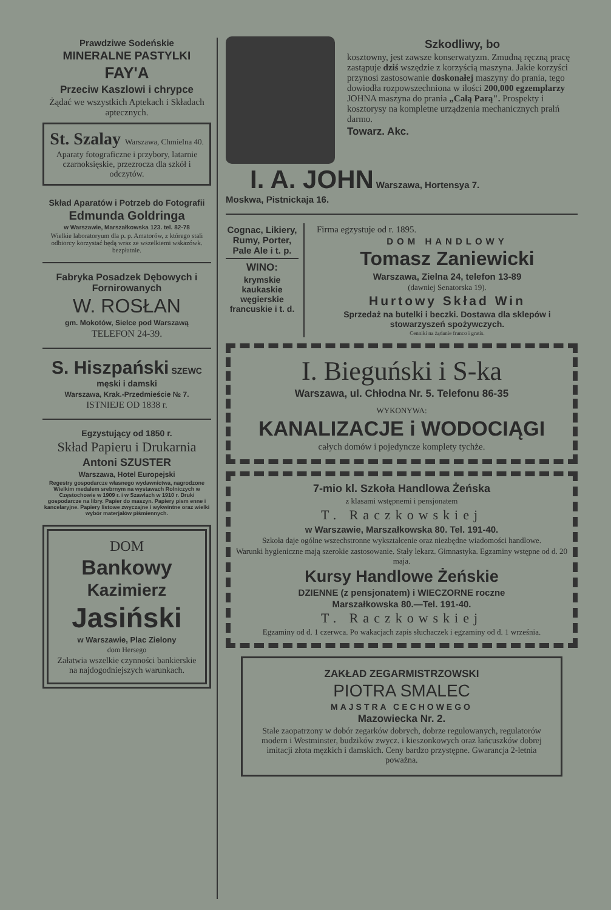Prawdziwe Sodeńskie
MINERALNE PASTYLKI
FAY'A
Przeciw Kaszlowi i chrypce
Żądać we wszystkich Aptekach i Składach aptecznych.
St. Szalay Warszawa, Chmielna 40.
Aparaty fotograficzne i przybory, latarnie czarnoksięskie, przezrocza dla szkół i odczytów.
Skład Aparatów i Potrzeb do Fotografii
Edmunda Goldringa
w Warszawie, Marszałkowska 123. tel. 82-78
Wielkie laboratoryum dla p. p. Amatorów, z którego stali odbiorcy korzystać będą wraz ze wszelkiemi wskazówk. bezpłatnie.
Fabryka Posadzek Dębowych i Fornirowanych
W. ROSŁAN
gm. Mokotów, Sielce pod Warszawą
TELEFON 24-39.
S. Hiszpański SZEWC męski i damski
Warszawa, Krak.-Przedmieście № 7.
ISTNIEJE OD 1838 r.
Egzystujący od 1850 r.
Skład Papieru i Drukarnia
Antoni SZUSTER
Warszawa, Hotel Europejski
Regestry gospodarcze własnego wydawnictwa, nagrodzone Wielkim medalem srebrnym na wystawach Rolniczych w Częstochowie w 1909 r. i w Szawlach w 1910 r. Druki gospodarcze na libry. Papier do maszyn. Papiery pism enne i kancelaryjne. Papiery listowe zwyczajne i wykwintne oraz wielki wybór materjałów piśmiennych.
DOM
Bankowy
Kazimierz
Jasiński
w Warszawie, Plac Zielony
dom Hersego
Załatwia wszelkie czynności bankierskie na najdogodniejszych warunkach.
Szkodliwy, bo
kosztowny, jest zawsze konserwatyzm. Zmudną ręczną pracę zastąpuje dziś wszędzie z korzyścią maszyna. Jakie korzyści przynosi zastosowanie doskonałej maszyny do prania, tego dowiodła rozpowszechniona w ilości 200,000 egzemplarzy JOHNA maszyna do prania „Całą Parą". Prospekty i kosztorysy na kompletne urządzenia mechanicznych pralń darmo.
Towarz. Akc.
I. A. JOHN Warszawa, Hortensya 7.
Moskwa, Pistnickaja 16.
Cognac, Likiery, Rumy, Porter, Pale Ale i t. p.
WINO:
krymskie kaukaskie węgierskie francuskie i t. d.
Firma egzystuje od r. 1895.
DOM HANDLOWY
Tomasz Zaniewicki
Warszawa, Zielna 24, telefon 13-89
(dawniej Senatorska 19).
Hurtowy Skład Win
Sprzedaż na butelki i beczki. Dostawa dla sklepów i stowarzyszeń spożywczych.
Cenniki na żądanie franco i gratis.
I. Bieguński i S-ka
Warszawa, ul. Chłodna Nr. 5. Telefonu 86-35
WYKONYWA:
KANALIZACJE i WODOCIĄGI
całych domów i pojedyncze komplety tychże.
7-mio kl. Szkoła Handlowa Żeńska
z klasami wstępnemi i pensjonatem
T. Raczkowskiej
w Warszawie, Marszałkowska 80. Tel. 191-40.
Szkoła daje ogólne wszechstronne wykształcenie oraz niezbędne wiadomości handlowe.
Warunki hygieniczne mają szerokie zastosowanie. Stały lekarz. Gimnastyka. Egzaminy wstępne od d. 20 maja.
Kursy Handlowe Żeńskie
DZIENNE (z pensjonatem) i WIECZORNE roczne
Marszałkowska 80.—Tel. 191-40.
T. Raczkowskiej
Egzaminy od d. 1 czerwca. Po wakacjach zapis słuchaczek i egzaminy od d. 1 września.
ZAKŁAD ZEGARMISTRZOWSKI
PIOTRA SMALEC
MAJSTRA CECHOWEGO
Mazowiecka Nr. 2.
Stale zaopatrzony w dobór zegarków dobrych, dobrze regulowanych, regulatorów modern i Westminster, budzików zwycz. i kieszonkowych oraz łańcuszków dobrej imitacji złota męzkich i damskich. Ceny bardzo przystępne. Gwarancja 2-letnia poważna.